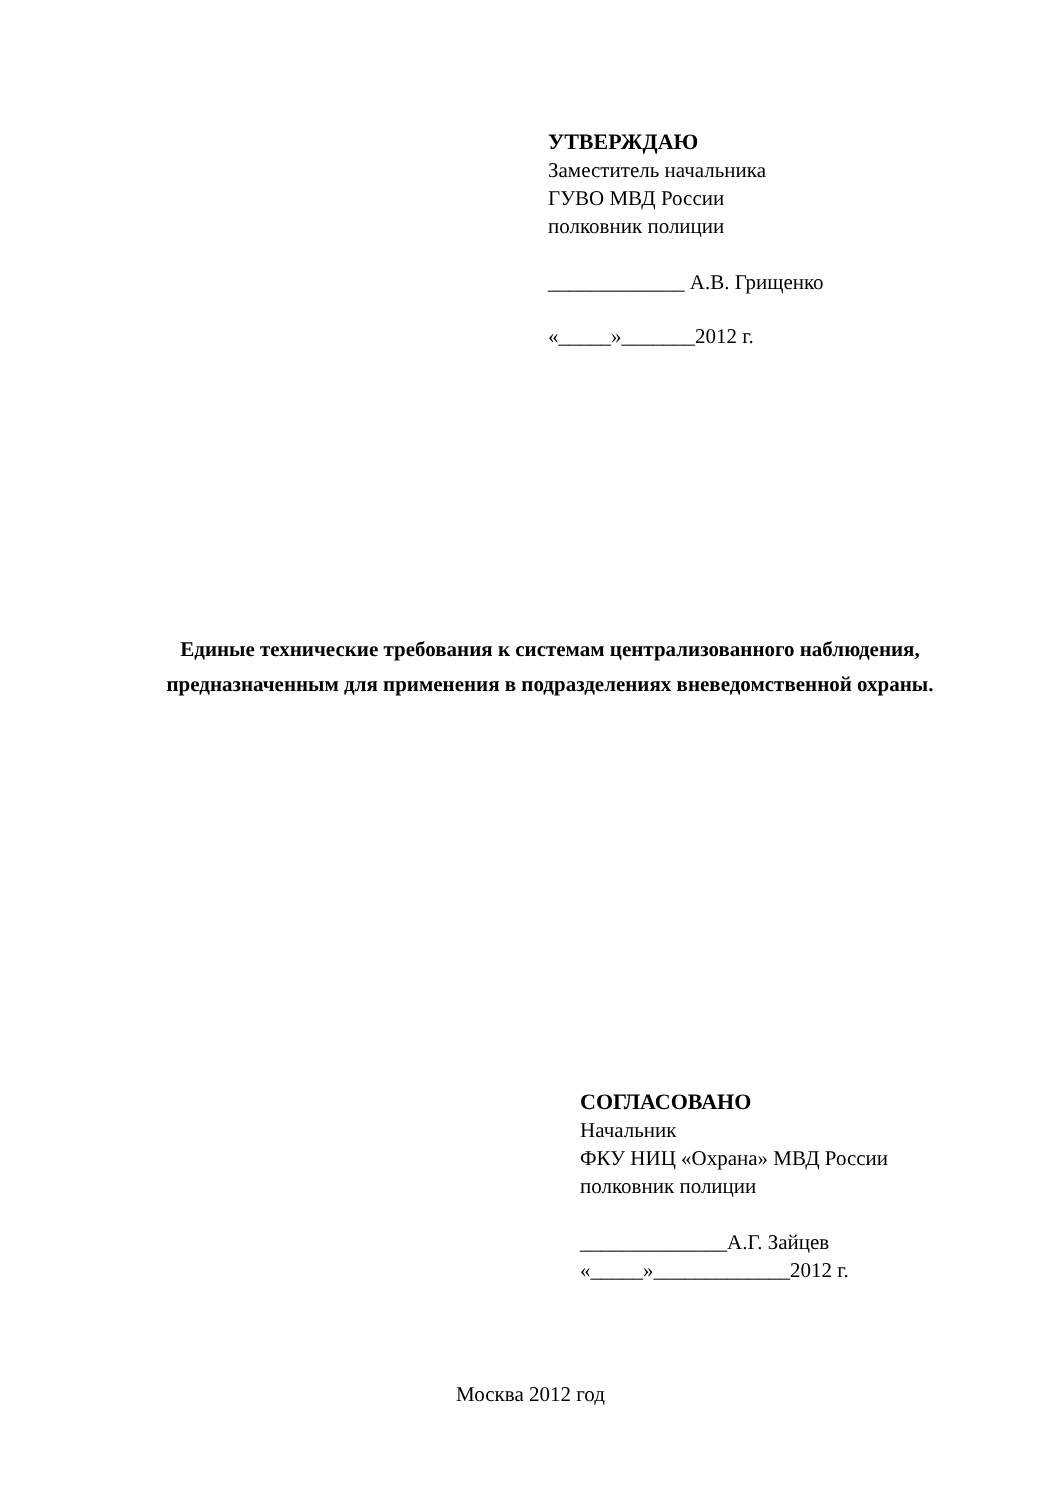УТВЕРЖДАЮ
Заместитель начальника
ГУВО МВД России
полковник полиции
_____________ А.В. Грищенко
«_____»_______2012 г.
Единые технические требования к системам централизованного наблюдения, предназначенным для применения в подразделениях вневедомственной охраны.
СОГЛАСОВАНО
Начальник
ФКУ НИЦ «Охрана» МВД России
полковник полиции
______________А.Г. Зайцев
«_____»_____________2012 г.
Москва 2012 год